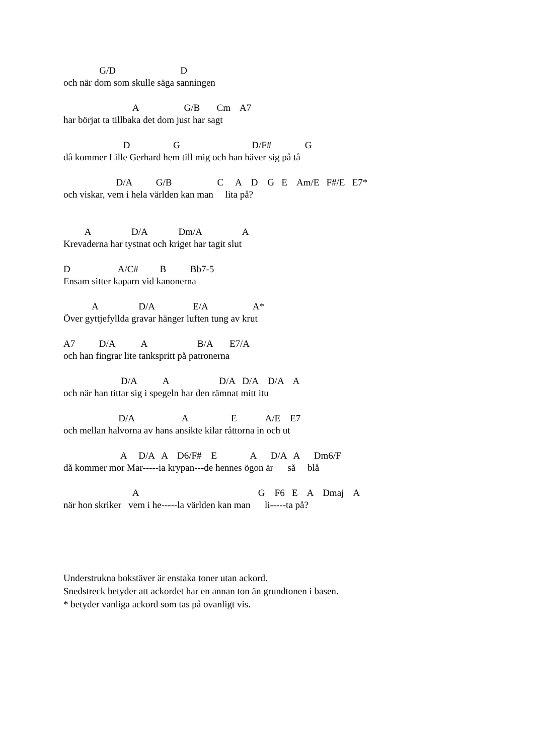G/D D
och när dom som skulle säga sanningen
A G/B Cm A7
har börjat ta tillbaka det dom just har sagt
D G D/F# G
då kommer Lille Gerhard hem till mig och han häver sig på tå
D/A G/B C A D G E Am/E F#/E E7*
och viskar, vem i hela världen kan man lita på?
A D/A Dm/A A
Krevaderna har tystnat och kriget har tagit slut
D A/C# B Bb7-5
Ensam sitter kaparn vid kanonerna
A D/A E/A A*
Över gyttjefyllda gravar hänger luften tung av krut
A7 D/A A B/A E7/A
och han fingrar lite tankspritt på patronerna
D/A A D/A D/A D/A A
och när han tittar sig i spegeln har den rämnat mitt itu
D/A A E A/E E7
och mellan halvorna av hans ansikte kilar råttorna in och ut
A D/A A D6/F# E A D/A A Dm6/F
då kommer mor Mar-----ia krypan---de hennes ögon är så blå
A G F6 E A Dmaj A
när hon skriker vem i he-----la världen kan man li-----ta på?
Understrukna bokstäver är enstaka toner utan ackord.
Snedstreck betyder att ackordet har en annan ton än grundtonen i basen.
* betyder vanliga ackord som tas på ovanligt vis.